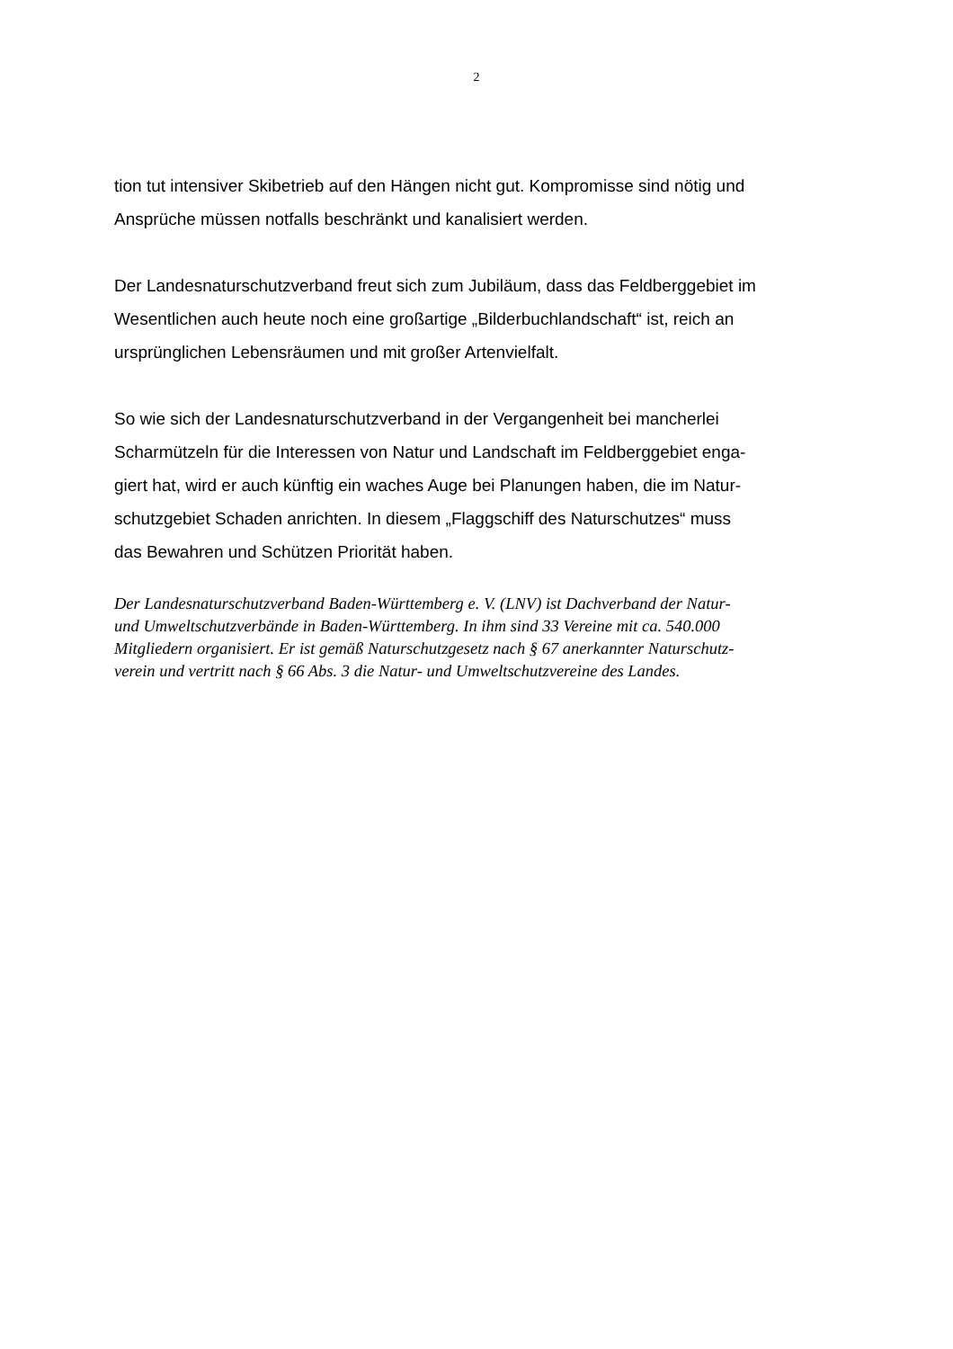2
tion tut intensiver Skibetrieb auf den Hängen nicht gut. Kompromisse sind nötig und
Ansprüche müssen notfalls beschränkt und kanalisiert werden.
Der Landesnaturschutzverband freut sich zum Jubiläum, dass das Feldberggebiet im
Wesentlichen auch heute noch eine großartige „Bilderbuchlandschaft“ ist, reich an
ursprünglichen Lebensräumen und mit großer Artenvielfalt.
So wie sich der Landesnaturschutzverband in der Vergangenheit bei mancherlei
Scharmützeln für die Interessen von Natur und Landschaft im Feldberggebiet enga-
giert hat, wird er auch künftig ein waches Auge bei Planungen haben, die im Natur-
schutzgebiet Schaden anrichten. In diesem „Flaggschiff des Naturschutzes“ muss
das Bewahren und Schützen Priorität haben.
Der Landesnaturschutzverband Baden-Württemberg e. V. (LNV) ist Dachverband der Natur-
und Umweltschutzverbände in Baden-Württemberg. In ihm sind 33 Vereine mit ca. 540.000
Mitgliedern organisiert. Er ist gemäß Naturschutzgesetz nach § 67 anerkannter Naturschutz-
verein und vertritt nach § 66 Abs. 3 die Natur- und Umweltschutzvereine des Landes.